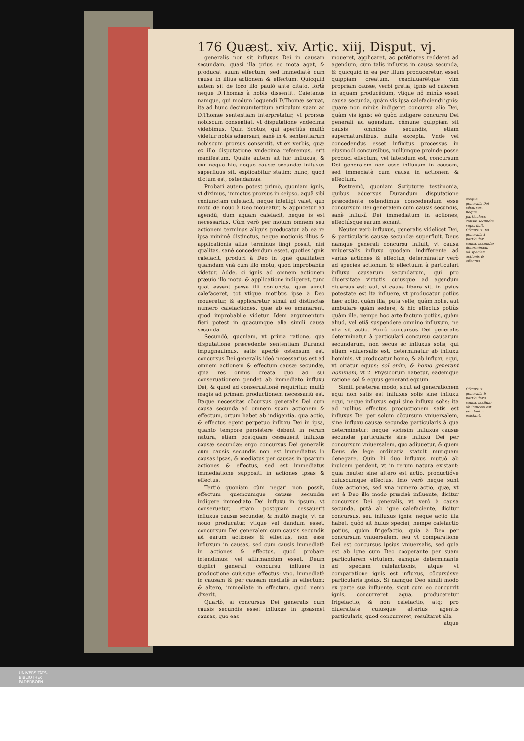176 Quæst. xiv. Artic. xiij. Disput. vj.
generalis non sit influxus Dei in causam secundam, quasi illa prius eo mota agat, & producat suum effectum, sed immediatè cum causa in illius actionem & effectum. Quicquid autem sit de loco illo paulò ante citato, fortè neque D.Thomas à nobis dissentit. Caietanus namque, qui modum loquendi D.Thomæ seruat, ita ad hunc decimumtertium articulum suam ac D.Thomæ sententiam interpretatur, vt prorsus nobiscum consentiat, vt disputatione vndecima videbimus. Quin Scotus, qui apertiùs multò videtur nobis aduersari, sanè in 4. sententiarum nobiscum prorsus consentit, vt ex verbis, quæ ex illo disputatione vndecima referemus, erit manifestum. Qualis autem sit hic influxus, & cur neque hic, neque causæ secundæ influxus superfluus sit, explicabitur statim: nunc, quod dictum est, ostendamus.
Probari autem potest primò, quoniam ignis, vt diximus, immotus prorsus in seipso, aquã sibi coniunctam calefacit, neque intelligi valet, quo motu de nouo à Deo moueatur, & applicetur ad agendũ, dum aquam calefacit, neque is est necessarius. Cùm verò per motum omnem seu actionem terminus aliquis producatur ab ea re ipsa minimè distinctus, neque motionis illius & applicationis alius terminus fingi possit, nisi qualitas, sanè concedendum esset, quoties ignis calefacit, produci à Deo in ignẽ qualitatem quamdam vnà cum illo motu, quod improbabile videtur. Adde, si ignis ad omnem actionem præuio illo motu, & applicatione indigeret, tunc quot essent passa illi coniuncta, quæ simul calefaceret, tot vtique motibus ipse à Deo moueretur, & applicaretur simul ad distinctas numero calefactiones, quæ ab eo emanarent, quod improbabile videtur. Idem argumentum fieri potest in quacumque alia simili causa secunda.
Secundò, quoniam, vt prima ratione, qua disputatione præcedente sententiam Durandi impugnauimus, satis apertè ostensum est, concursus Dei generalis ideò necessarius est ad omnem actionem & effectum causæ secundæ, quia res omnis creata quo ad sui conseruationem pendet ab immediato influxu Dei, & quod ad conseruationẽ requiritur, multò magis ad primam productionem necessariũ est. Itaque necessitas cõcursus generalis Dei cum causa secunda ad omnem suam actionem & effectum, ortum habet ab indigentia, qua actio, & effectus egent perpetuo influxu Dei in ipsa, quanto tempore persistere debent in rerum natura, etiam postquam cessauerit influxus causæ secundæ: ergo concursus Dei generalis cum causis secundis non est immediatus in causas ipsas, & mediatus per causas in ipsarum actiones & effectus, sed est immediatus immediatione suppositi in actiones ipsas & effectus.
Tertiò quoniam cùm negari non possit, effectum quemcumque causæ secundæ indigere immediato Dei influxu in ipsum, vt conseruetur, etiam postquam cessauerit influxus causæ secundæ, & multò magis, vt de nouo producatur, vtique vel dandum esset, concursum Dei generalem cum causis secundis ad earum actiones & effectus, non esse influxum in causas, sed cum causis immediatè in actiones & effectus, quod probare intendimus: vel affirmandum esset, Deum duplici generali concursu influere in productione cuiusque effectus: vno, immediatè in causam & per causam mediatè in effectum: & altero, immediatè in effectum, quod nemo dixerit.
Quartò, si concursus Dei generalis cum causis secundis esset influxus in ipsasmet causas, quo eas
moueret, applicaret, ac potẽtiores redderet ad agendum, cùm talis influxus in causa secunda, & quicquid in ea per illum produceretur, esset quippiam creatum, coadiuuarẽtque vim propriam causæ, verbi gratia, ignis ad calorem in aquam producẽdum, vtique nõ minùs esset causa secunda, quàm vis ipsa calefaciendi ignis: quare non minùs indigeret concursu alio Dei, quàm vis ignis: eò quòd indigere concursu Dei generali ad agendum, cõmune quippiam sit causis omnibus secundis, etiam supernaturalibus, nulla excepta. Vnde vel concedendus esset infinitus processus in eiusmodi concursibus, nullùmque proinde posse produci effectum, vel fatendum est, concursum Dei generalem non esse influxum in causam, sed immediatè cum causa in actionem & effectum.
Postremò, quoniam Scripturæ testimonia, quibus aduersus Durandum disputatione præcedente ostendimus concedendum esse concursum Dei generalem cum causis secundis, sanè influxũ Dei immediatum in actiones, effectúsque earum sonant.
Neuter verò influxus, generalis videlicet Dei, & particularis causæ secundæ superfluit. Deus namque generali concursu influit, vt causa vniuersalis influxu quodam indifferente ad varias actiones & effectus, determinatur verò ad species actionum & effectuum à particulari influxu causarum secundarum, qui pro diuersitate virtutis cuiusque ad agendum diuersus est: aut, si causa libera sit, in ipsius potestate est ita influere, vt producatur potiùs hæc actio, quàm illa, puta velle, quàm nolle, aut ambulare quàm sedere, & hic effectus potiùs quàm ille, nempe hoc arte factum potiùs, quàm aliud, vel etiã suspendere omnino influxum, ne vlla sit actio. Porrò concursus Dei generalis determinatur à particulari concursu causarum secundarum, non secus ac influxus solis, qui etiam vniuersalis est, determinatur ab influxu hominis, vt producatur homo, & ab influxu equi, vt oriatur equus: sol enim, & homo generant hominem, vt 2. Physicorum habetur, eadémque ratione sol & equus generant equum.
Simili præterea modo, sicut ad generationem equi non satis est influxus solis sine influxu equi, neque influxus equi sine influxu solis: ita ad nullius effectus productionem satis est influxus Dei per solum cõcursum vniuersalem, sine influxu causæ secundæ particularis à qua determinetur: neque vicissim influxus causæ secundæ particularis sine influxu Dei per concursum vniuersalem, quo adiuuetur, & quem Deus de lege ordinaria statuit numquam denegare. Quin hi duo influxus mutuò ab inuicem pendent, vt in rerum natura existant: quia neuter sine altero est actio, productióve cuiuscumque effectus. Imo verò neque sunt duæ actiones, sed vna numero actio, quæ, vt est à Deo illo modo præcisè influente, dicitur concursus Dei generalis, vt verò à causa secunda, putà ab igne calefaciente, dicitur concursus, seu influxus ignis: neque actio illa habet, quòd sit huius speciei, nempe calefactio potiùs, quàm frigefactio, quia à Deo per concursum vniuersalem, seu vt comparatione Dei est concursus ipsius vniuersalis, sed quia est ab igne cum Deo cooperante per suam particularem virtutem, eámque determinante ad speciem calefactionis, atque vt comparatione ignis est influxus, cõcursúsve particularis ipsius. Si namque Deo simili modo ex parte sua influente, sicut cum eo concurrit ignis, concurreret aqua, produceretur frigefactio, & non calefactio, atq; pro diuersitate cuiusque alterius agentis particularis, quod concurreret, resultaret alia
atque
Neque generalis Dei cõcursus, neque particularis causæ secundæ superfluit. Cõcursus Dei generalis à particulari causæ secundæ determinatur ad speciem actionis & effectus.
Cõcursus generalis & particularis causæ secũdæ ab inuicem est pendent vt existant.
UNIVERSITÄTS-
BIBLIOTHEK
PADERBORN